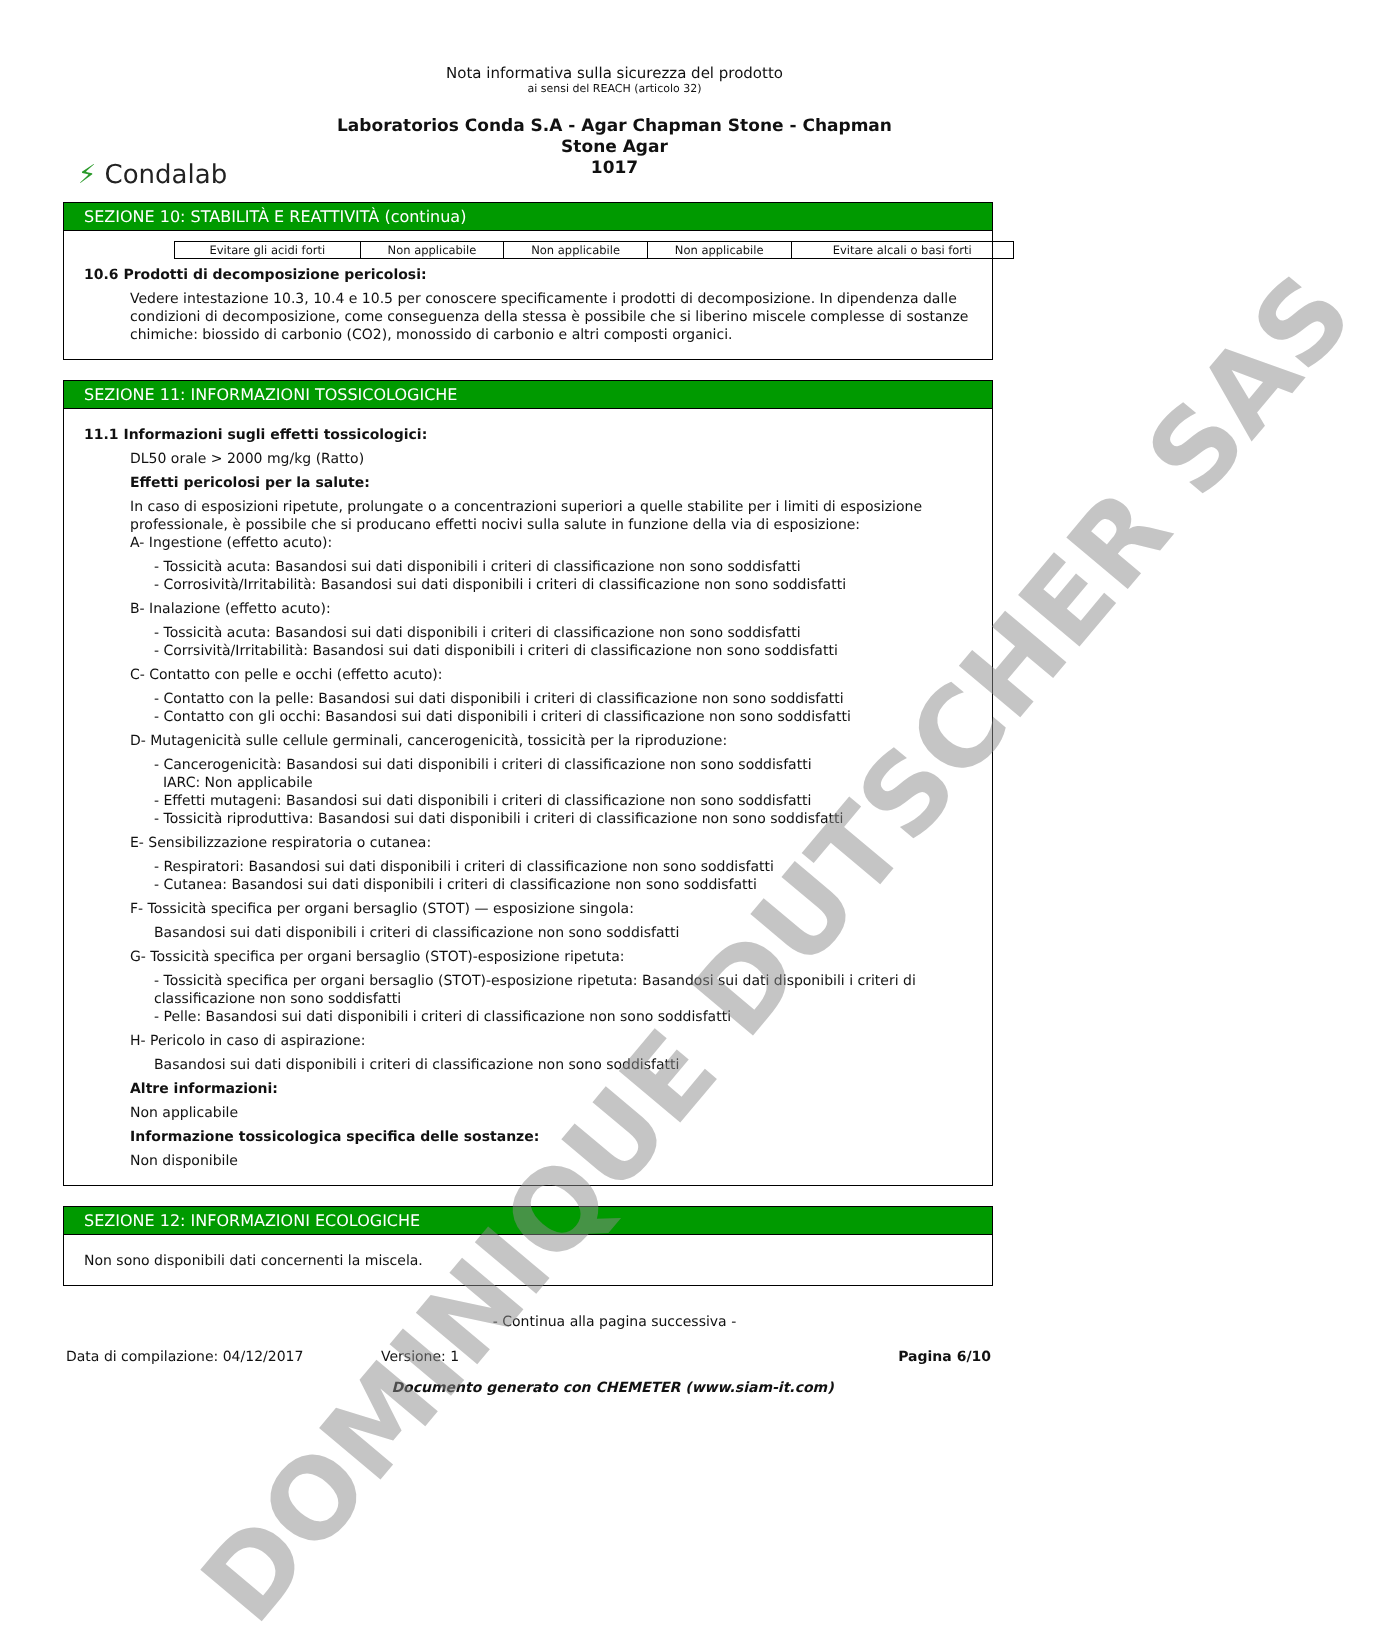⚡ Condalab
Nota informativa sulla sicurezza del prodotto
ai sensi del REACH (articolo 32)
Laboratorios Conda S.A - Agar Chapman Stone - Chapman
Stone Agar
1017
SEZIONE 10: STABILITÀ E REATTIVITÀ (continua)
| Evitare gli acidi forti | Non applicabile | Non applicabile | Non applicabile | Evitare alcali o basi forti |
10.6 Prodotti di decomposizione pericolosi:
Vedere intestazione 10.3, 10.4 e 10.5 per conoscere specificamente i prodotti di decomposizione. In dipendenza dalle condizioni di decomposizione, come conseguenza della stessa è possibile che si liberino miscele complesse di sostanze chimiche: biossido di carbonio (CO2), monossido di carbonio e altri composti organici.
SEZIONE 11: INFORMAZIONI TOSSICOLOGICHE
11.1 Informazioni sugli effetti tossicologici:
DL50 orale > 2000 mg/kg (Ratto)
Effetti pericolosi per la salute:
In caso di esposizioni ripetute, prolungate o a concentrazioni superiori a quelle stabilite per i limiti di esposizione professionale, è possibile che si producano effetti nocivi sulla salute in funzione della via di esposizione:
A- Ingestione (effetto acuto):
- Tossicità acuta: Basandosi sui dati disponibili i criteri di classificazione non sono soddisfatti
- Corrosività/Irritabilità: Basandosi sui dati disponibili i criteri di classificazione non sono soddisfatti
B- Inalazione (effetto acuto):
- Tossicità acuta: Basandosi sui dati disponibili i criteri di classificazione non sono soddisfatti
- Corrsività/Irritabilità: Basandosi sui dati disponibili i criteri di classificazione non sono soddisfatti
C- Contatto con pelle e occhi (effetto acuto):
- Contatto con la pelle: Basandosi sui dati disponibili i criteri di classificazione non sono soddisfatti
- Contatto con gli occhi: Basandosi sui dati disponibili i criteri di classificazione non sono soddisfatti
D- Mutagenicità sulle cellule germinali, cancerogenicità, tossicità per la riproduzione:
- Cancerogenicità: Basandosi sui dati disponibili i criteri di classificazione non sono soddisfatti
IARC: Non applicabile
- Effetti mutageni: Basandosi sui dati disponibili i criteri di classificazione non sono soddisfatti
- Tossicità riproduttiva: Basandosi sui dati disponibili i criteri di classificazione non sono soddisfatti
E- Sensibilizzazione respiratoria o cutanea:
- Respiratori: Basandosi sui dati disponibili i criteri di classificazione non sono soddisfatti
- Cutanea: Basandosi sui dati disponibili i criteri di classificazione non sono soddisfatti
F- Tossicità specifica per organi bersaglio (STOT) — esposizione singola:
Basandosi sui dati disponibili i criteri di classificazione non sono soddisfatti
G- Tossicità specifica per organi bersaglio (STOT)-esposizione ripetuta:
- Tossicità specifica per organi bersaglio (STOT)-esposizione ripetuta: Basandosi sui dati disponibili i criteri di classificazione non sono soddisfatti
- Pelle: Basandosi sui dati disponibili i criteri di classificazione non sono soddisfatti
H- Pericolo in caso di aspirazione:
Basandosi sui dati disponibili i criteri di classificazione non sono soddisfatti
Altre informazioni:
Non applicabile
Informazione tossicologica specifica delle sostanze:
Non disponibile
SEZIONE 12: INFORMAZIONI ECOLOGICHE
Non sono disponibili dati concernenti la miscela.
- Continua alla pagina successiva -
Data di compilazione: 04/12/2017 Versione: 1 Pagina 6/10
Documento generato con CHEMETER (www.siam-it.com)
DOMINIQUE DUTSCHER SAS